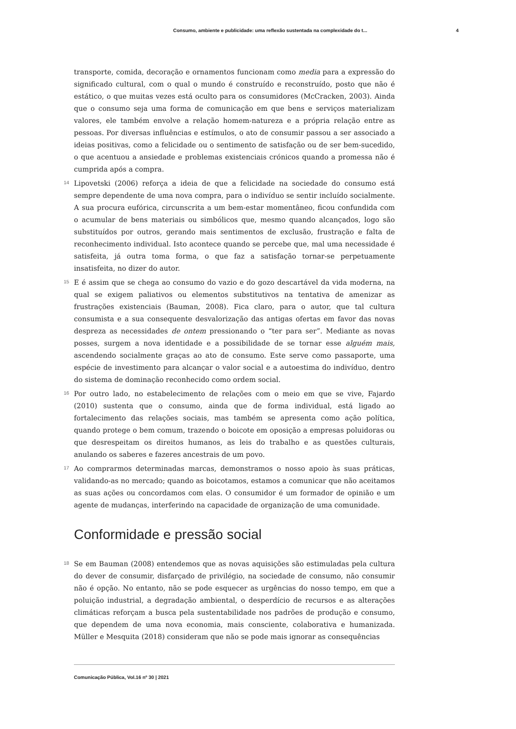Consumo, ambiente e publicidade: uma reflexão sustentada na complexidade do t... 4
transporte, comida, decoração e ornamentos funcionam como media para a expressão do significado cultural, com o qual o mundo é construído e reconstruído, posto que não é estático, o que muitas vezes está oculto para os consumidores (McCracken, 2003). Ainda que o consumo seja uma forma de comunicação em que bens e serviços materializam valores, ele também envolve a relação homem-natureza e a própria relação entre as pessoas. Por diversas influências e estímulos, o ato de consumir passou a ser associado a ideias positivas, como a felicidade ou o sentimento de satisfação ou de ser bem-sucedido, o que acentuou a ansiedade e problemas existenciais crónicos quando a promessa não é cumprida após a compra.
14
Lipovetski (2006) reforça a ideia de que a felicidade na sociedade do consumo está sempre dependente de uma nova compra, para o indivíduo se sentir incluído socialmente. A sua procura eufórica, circunscrita a um bem-estar momentâneo, ficou confundida com o acumular de bens materiais ou simbólicos que, mesmo quando alcançados, logo são substituídos por outros, gerando mais sentimentos de exclusão, frustração e falta de reconhecimento individual. Isto acontece quando se percebe que, mal uma necessidade é satisfeita, já outra toma forma, o que faz a satisfação tornar-se perpetuamente insatisfeita, no dizer do autor.
15
E é assim que se chega ao consumo do vazio e do gozo descartável da vida moderna, na qual se exigem paliativos ou elementos substitutivos na tentativa de amenizar as frustrações existenciais (Bauman, 2008). Fica claro, para o autor, que tal cultura consumista e a sua consequente desvalorização das antigas ofertas em favor das novas despreza as necessidades de ontem pressionando o “ter para ser”. Mediante as novas posses, surgem a nova identidade e a possibilidade de se tornar esse alguém mais, ascendendo socialmente graças ao ato de consumo. Este serve como passaporte, uma espécie de investimento para alcançar o valor social e a autoestima do indivíduo, dentro do sistema de dominação reconhecido como ordem social.
16
Por outro lado, no estabelecimento de relações com o meio em que se vive, Fajardo (2010) sustenta que o consumo, ainda que de forma individual, está ligado ao fortalecimento das relações sociais, mas também se apresenta como ação política, quando protege o bem comum, trazendo o boicote em oposição a empresas poluidoras ou que desrespeitam os direitos humanos, as leis do trabalho e as questões culturais, anulando os saberes e fazeres ancestrais de um povo.
17
Ao comprarmos determinadas marcas, demonstramos o nosso apoio às suas práticas, validando-as no mercado; quando as boicotamos, estamos a comunicar que não aceitamos as suas ações ou concordamos com elas. O consumidor é um formador de opinião e um agente de mudanças, interferindo na capacidade de organização de uma comunidade.
Conformidade e pressão social
18
Se em Bauman (2008) entendemos que as novas aquisições são estimuladas pela cultura do dever de consumir, disfarçado de privilégio, na sociedade de consumo, não consumir não é opção. No entanto, não se pode esquecer as urgências do nosso tempo, em que a poluição industrial, a degradação ambiental, o desperdício de recursos e as alterações climáticas reforçam a busca pela sustentabilidade nos padrões de produção e consumo, que dependem de uma nova economia, mais consciente, colaborativa e humanizada. Müller e Mesquita (2018) consideram que não se pode mais ignorar as consequências
Comunicação Pública, Vol.16 nº 30 | 2021